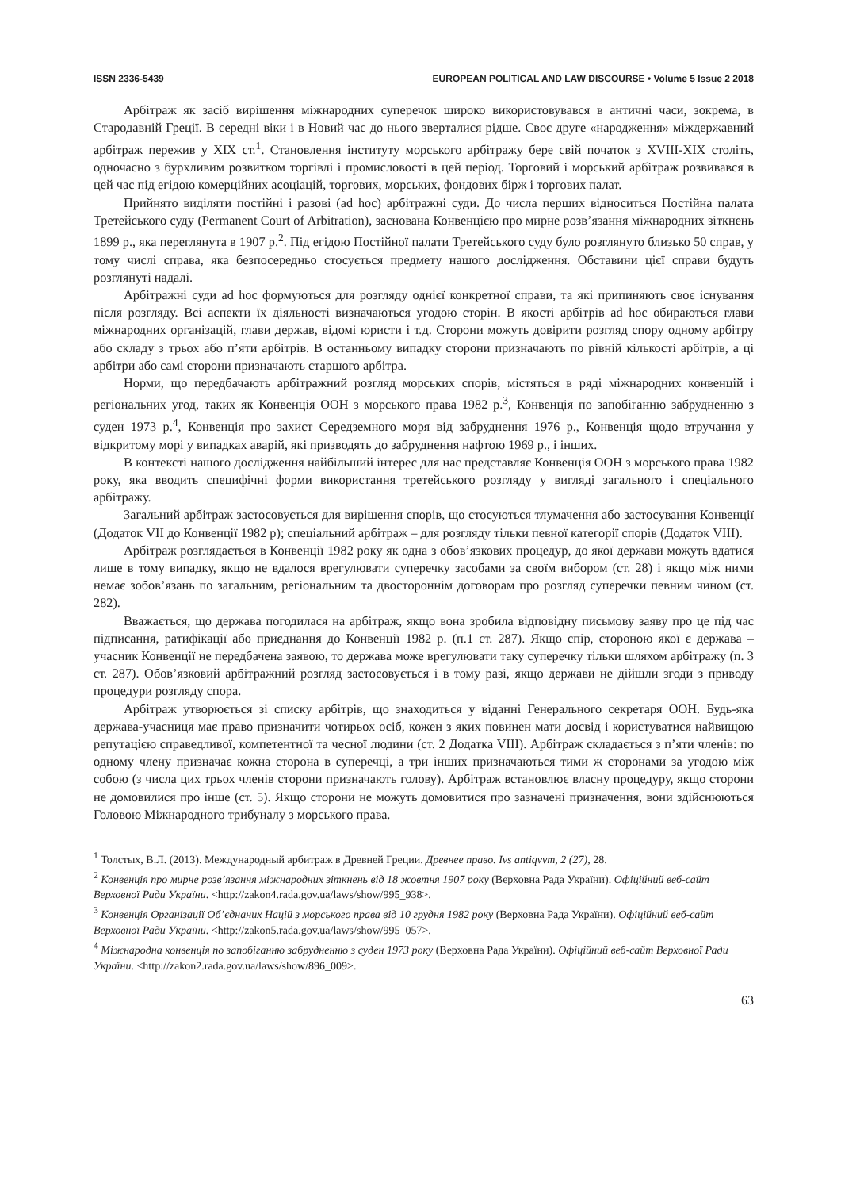ISSN 2336-5439 EUROPEAN POLITICAL AND LAW DISCOURSE • Volume 5 Issue 2 2018
Арбітраж як засіб вирішення міжнародних суперечок широко використовувався в античні часи, зокрема, в Стародавній Греції. В середні віки і в Новий час до нього зверталися рідше. Своє друге «народження» міждержавний арбітраж пережив у XIX ст.<sup>1</sup>. Становлення інституту морського арбітражу бере свій початок з XVIII-XIX століть, одночасно з бурхливим розвитком торгівлі і промисловості в цей період. Торговий і морський арбітраж розвивався в цей час під егідою комерційних асоціацій, торгових, морських, фондових бірж і торгових палат.
Прийнято виділяти постійні і разові (ad hoc) арбітражні суди. До числа перших відноситься Постійна палата Третейського суду (Permanent Court of Arbitration), заснована Конвенцією про мирне розв’язання міжнародних зіткнень 1899 р., яка переглянута в 1907 р.<sup>2</sup>. Під егідою Постійної палати Третейського суду було розглянуто близько 50 справ, у тому числі справа, яка безпосередньо стосується предмету нашого дослідження. Обставини цієї справи будуть розглянуті надалі.
Арбітражні суди ad hoc формуються для розгляду однієї конкретної справи, та які припиняють своє існування після розгляду. Всі аспекти їх діяльності визначаються угодою сторін. В якості арбітрів ad hoc обираються глави міжнародних організацій, глави держав, відомі юристи і т.д. Сторони можуть довірити розгляд спору одному арбітру або складу з трьох або п’яти арбітрів. В останньому випадку сторони призначають по рівній кількості арбітрів, а ці арбітри або самі сторони призначають старшого арбітра.
Норми, що передбачають арбітражний розгляд морських спорів, містяться в ряді міжнародних конвенцій і регіональних угод, таких як Конвенція ООН з морського права 1982 р.<sup>3</sup>, Конвенція по запобіганню забрудненню з суден 1973 р.<sup>4</sup>, Конвенція про захист Середземного моря від забруднення 1976 р., Конвенція щодо втручання у відкритому морі у випадках аварій, які призводять до забруднення нафтою 1969 р., і інших.
В контексті нашого дослідження найбільший інтерес для нас представляє Конвенція ООН з морського права 1982 року, яка вводить специфічні форми використання третейського розгляду у вигляді загального і спеціального арбітражу.
Загальний арбітраж застосовується для вирішення спорів, що стосуються тлумачення або застосування Конвенції (Додаток VII до Конвенції 1982 р); спеціальний арбітраж – для розгляду тільки певної категорії спорів (Додаток VIII).
Арбітраж розглядається в Конвенції 1982 року як одна з обов’язкових процедур, до якої держави можуть вдатися лише в тому випадку, якщо не вдалося врегулювати суперечку засобами за своїм вибором (ст. 28) і якщо між ними немає зобов’язань по загальним, регіональним та двостороннім договорам про розгляд суперечки певним чином (ст. 282).
Вважається, що держава погодилася на арбітраж, якщо вона зробила відповідну письмову заяву про це під час підписання, ратифікації або приєднання до Конвенції 1982 р. (п.1 ст. 287). Якщо спір, стороною якої є держава – учасник Конвенції не передбачена заявою, то держава може врегулювати таку суперечку тільки шляхом арбітражу (п. 3 ст. 287). Обов’язковий арбітражний розгляд застосовується і в тому разі, якщо держави не дійшли згоди з приводу процедури розгляду спора.
Арбітраж утворюється зі списку арбітрів, що знаходиться у віданні Генерального секретаря ООН. Будь-яка держава-учасниця має право призначити чотирьох осіб, кожен з яких повинен мати досвід і користуватися найвищою репутацією справедливої, компетентної та чесної людини (ст. 2 Додатка VIII). Арбітраж складається з п’яти членів: по одному члену призначає кожна сторона в суперечці, а три інших призначаються тими ж сторонами за угодою між собою (з числа цих трьох членів сторони призначають голову). Арбітраж встановлює власну процедуру, якщо сторони не домовилися про інше (ст. 5). Якщо сторони не можуть домовитися про зазначені призначення, вони здійснюються Головою Міжнародного трибуналу з морського права.
<sup>1</sup> Толстых, В.Л. (2013). Международный арбитраж в Древней Греции. Древнее право. Ivs antiqvvm, 2 (27), 28.
<sup>2</sup> Конвенція про мирне розв’язання міжнародних зіткнень від 18 жовтня 1907 року (Верховна Рада України). Офіційний веб-сайт Верховної Ради України. <http://zakon4.rada.gov.ua/laws/show/995_938>.
<sup>3</sup> Конвенція Організації Об’єднаних Націй з морського права від 10 грудня 1982 року (Верховна Рада України). Офіційний веб-сайт Верховної Ради України. <http://zakon5.rada.gov.ua/laws/show/995_057>.
<sup>4</sup> Міжнародна конвенція по запобіганню забрудненню з суден 1973 року (Верховна Рада України). Офіційний веб-сайт Верховної Ради України. <http://zakon2.rada.gov.ua/laws/show/896_009>.
63